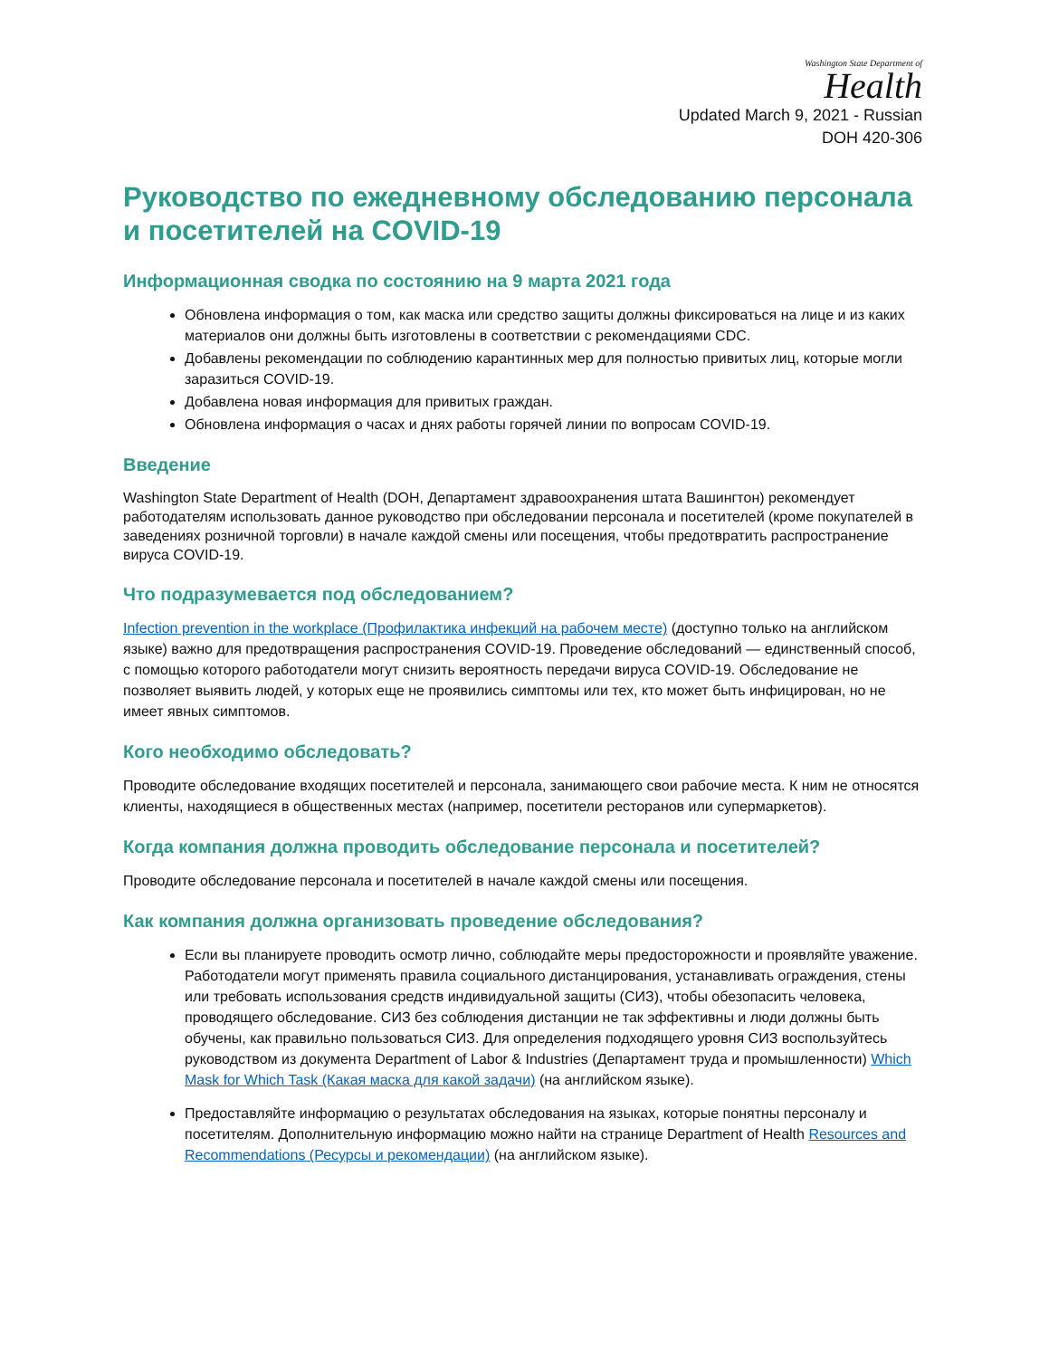Washington State Department of
Health
Updated March 9, 2021 - Russian
DOH 420-306
Руководство по ежедневному обследованию персонала и посетителей на COVID-19
Информационная сводка по состоянию на 9 марта 2021 года
Обновлена информация о том, как маска или средство защиты должны фиксироваться на лице и из каких материалов они должны быть изготовлены в соответствии с рекомендациями CDC.
Добавлены рекомендации по соблюдению карантинных мер для полностью привитых лиц, которые могли заразиться COVID-19.
Добавлена новая информация для привитых граждан.
Обновлена информация о часах и днях работы горячей линии по вопросам COVID-19.
Введение
Washington State Department of Health (DOH, Департамент здравоохранения штата Вашингтон) рекомендует работодателям использовать данное руководство при обследовании персонала и посетителей (кроме покупателей в заведениях розничной торговли) в начале каждой смены или посещения, чтобы предотвратить распространение вируса COVID-19.
Что подразумевается под обследованием?
Infection prevention in the workplace (Профилактика инфекций на рабочем месте) (доступно только на английском языке) важно для предотвращения распространения COVID-19. Проведение обследований — единственный способ, с помощью которого работодатели могут снизить вероятность передачи вируса COVID-19. Обследование не позволяет выявить людей, у которых еще не проявились симптомы или тех, кто может быть инфицирован, но не имеет явных симптомов.
Кого необходимо обследовать?
Проводите обследование входящих посетителей и персонала, занимающего свои рабочие места. К ним не относятся клиенты, находящиеся в общественных местах (например, посетители ресторанов или супермаркетов).
Когда компания должна проводить обследование персонала и посетителей?
Проводите обследование персонала и посетителей в начале каждой смены или посещения.
Как компания должна организовать проведение обследования?
Если вы планируете проводить осмотр лично, соблюдайте меры предосторожности и проявляйте уважение. Работодатели могут применять правила социального дистанцирования, устанавливать ограждения, стены или требовать использования средств индивидуальной защиты (СИЗ), чтобы обезопасить человека, проводящего обследование. СИЗ без соблюдения дистанции не так эффективны и люди должны быть обучены, как правильно пользоваться СИЗ. Для определения подходящего уровня СИЗ воспользуйтесь руководством из документа Department of Labor & Industries (Департамент труда и промышленности) Which Mask for Which Task (Какая маска для какой задачи) (на английском языке).
Предоставляйте информацию о результатах обследования на языках, которые понятны персоналу и посетителям. Дополнительную информацию можно найти на странице Department of Health Resources and Recommendations (Ресурсы и рекомендации) (на английском языке).